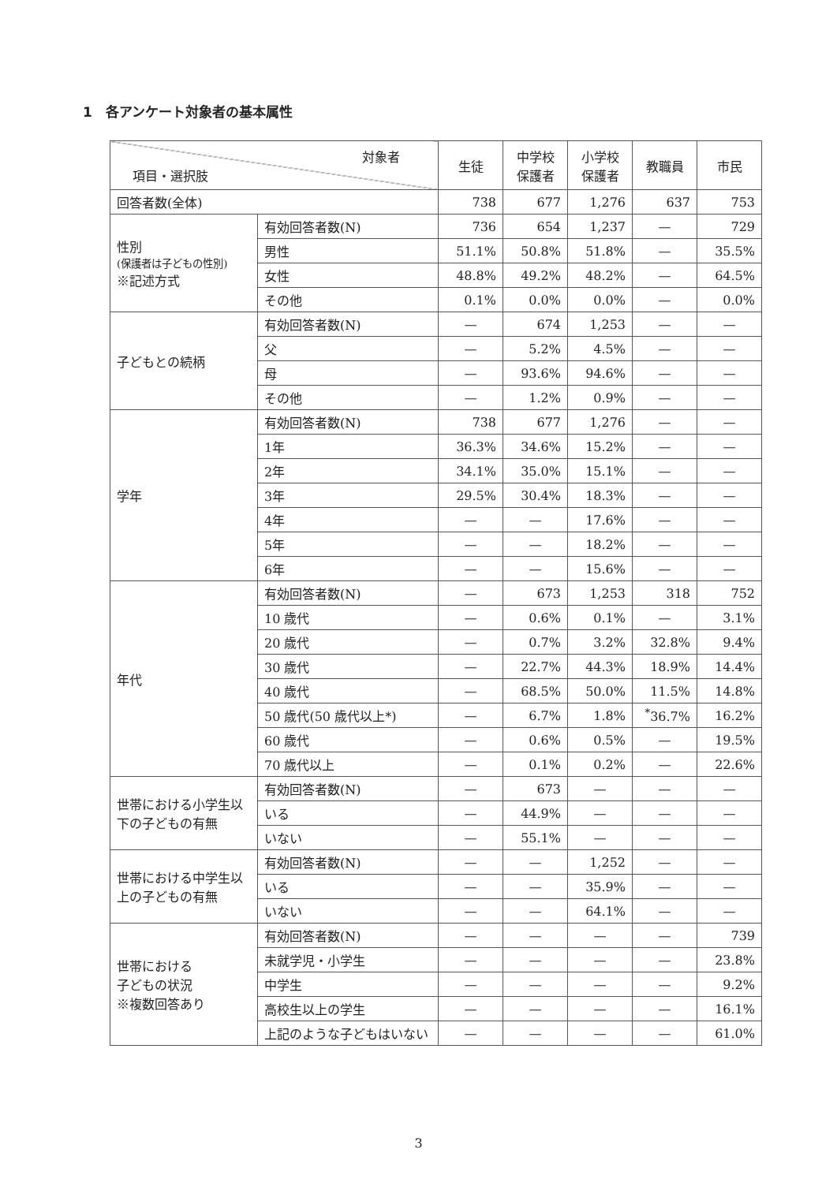1　各アンケート対象者の基本属性
| 対象者 項目・選択肢 | | 生徒 | 中学校 保護者 | 小学校 保護者 | 教職員 | 市民 |
| --- | --- | --- | --- | --- | --- | --- |
| 回答者数(全体) | | 738 | 677 | 1,276 | 637 | 753 |
| 性別 (保護者は子どもの性別) ※記述方式 | 有効回答者数(N) | 736 | 654 | 1,237 | — | 729 |
| | 男性 | 51.1% | 50.8% | 51.8% | — | 35.5% |
| | 女性 | 48.8% | 49.2% | 48.2% | — | 64.5% |
| | その他 | 0.1% | 0.0% | 0.0% | — | 0.0% |
| 子どもとの続柄 | 有効回答者数(N) | — | 674 | 1,253 | — | — |
| | 父 | — | 5.2% | 4.5% | — | — |
| | 母 | — | 93.6% | 94.6% | — | — |
| | その他 | — | 1.2% | 0.9% | — | — |
| 学年 | 有効回答者数(N) | 738 | 677 | 1,276 | — | — |
| | 1年 | 36.3% | 34.6% | 15.2% | — | — |
| | 2年 | 34.1% | 35.0% | 15.1% | — | — |
| | 3年 | 29.5% | 30.4% | 18.3% | — | — |
| | 4年 | — | — | 17.6% | — | — |
| | 5年 | — | — | 18.2% | — | — |
| | 6年 | — | — | 15.6% | — | — |
| 年代 | 有効回答者数(N) | — | 673 | 1,253 | 318 | 752 |
| | 10 歳代 | — | 0.6% | 0.1% | — | 3.1% |
| | 20 歳代 | — | 0.7% | 3.2% | 32.8% | 9.4% |
| | 30 歳代 | — | 22.7% | 44.3% | 18.9% | 14.4% |
| | 40 歳代 | — | 68.5% | 50.0% | 11.5% | 14.8% |
| | 50 歳代(50 歳代以上*) | — | 6.7% | 1.8% | <sup>*</sup> 36.7% | 16.2% |
| | 60 歳代 | — | 0.6% | 0.5% | — | 19.5% |
| | 70 歳代以上 | — | 0.1% | 0.2% | — | 22.6% |
| 世帯における小学生以下の子どもの有無 | 有効回答者数(N) | — | 673 | — | — | — |
| | いる | — | 44.9% | — | — | — |
| | いない | — | 55.1% | — | — | — |
| 世帯における中学生以上の子どもの有無 | 有効回答者数(N) | — | — | 1,252 | — | — |
| | いる | — | — | 35.9% | — | — |
| | いない | — | — | 64.1% | — | — |
| 世帯における 子どもの状況 ※複数回答あり | 有効回答者数(N) | — | — | — | — | 739 |
| | 未就学児・小学生 | — | — | — | — | 23.8% |
| | 中学生 | — | — | — | — | 9.2% |
| | 高校生以上の学生 | — | — | — | — | 16.1% |
| | 上記のような子どもはいない | — | — | — | — | 61.0% |
3